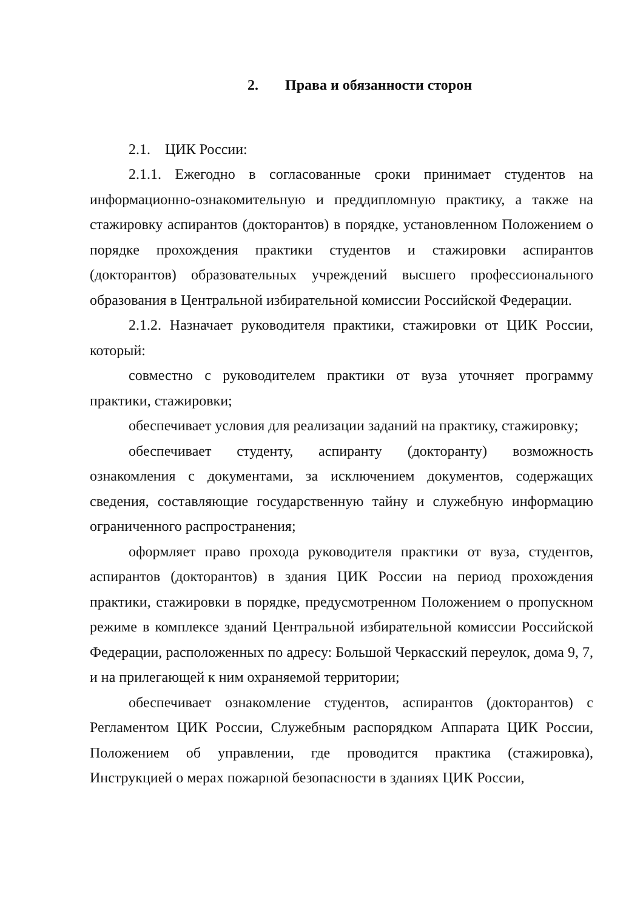2. Права и обязанности сторон
2.1. ЦИК России:
2.1.1. Ежегодно в согласованные сроки принимает студентов на информационно-ознакомительную и преддипломную практику, а также на стажировку аспирантов (докторантов) в порядке, установленном Положением о порядке прохождения практики студентов и стажировки аспирантов (докторантов) образовательных учреждений высшего профессионального образования в Центральной избирательной комиссии Российской Федерации.
2.1.2. Назначает руководителя практики, стажировки от ЦИК России, который:
совместно с руководителем практики от вуза уточняет программу практики, стажировки;
обеспечивает условия для реализации заданий на практику, стажировку;
обеспечивает студенту, аспиранту (докторанту) возможность ознакомления с документами, за исключением документов, содержащих сведения, составляющие государственную тайну и служебную информацию ограниченного распространения;
оформляет право прохода руководителя практики от вуза, студентов, аспирантов (докторантов) в здания ЦИК России на период прохождения практики, стажировки в порядке, предусмотренном Положением о пропускном режиме в комплексе зданий Центральной избирательной комиссии Российской Федерации, расположенных по адресу: Большой Черкасский переулок, дома 9, 7, и на прилегающей к ним охраняемой территории;
обеспечивает ознакомление студентов, аспирантов (докторантов) с Регламентом ЦИК России, Служебным распорядком Аппарата ЦИК России, Положением об управлении, где проводится практика (стажировка), Инструкцией о мерах пожарной безопасности в зданиях ЦИК России,